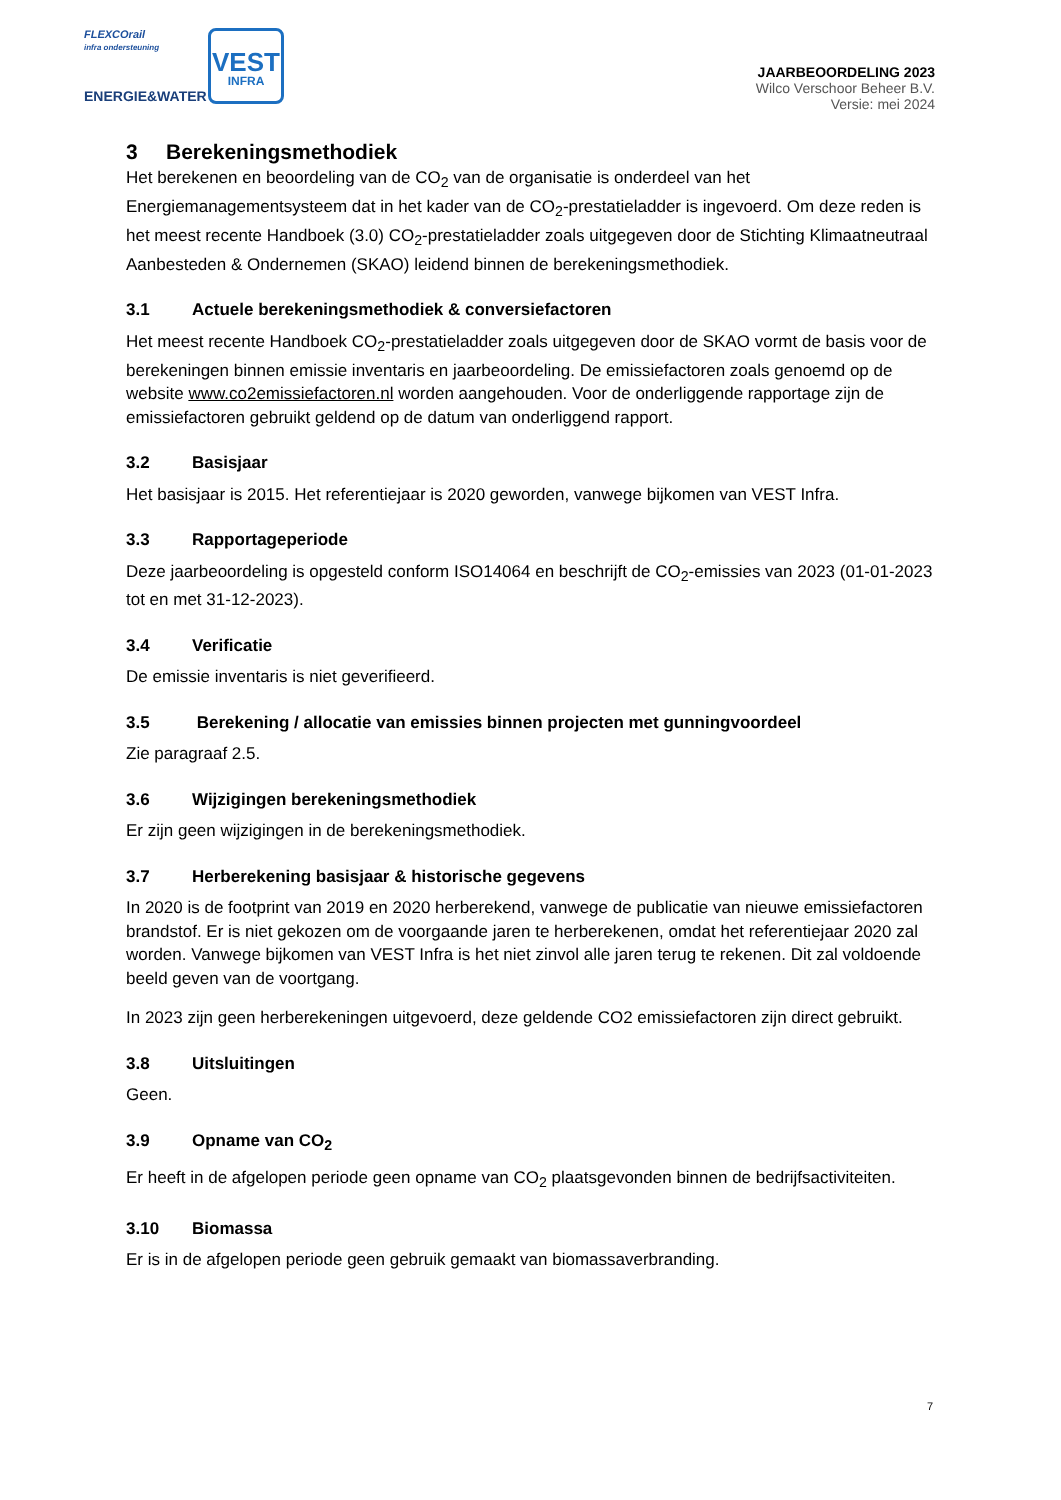FLEXCOrail
infra ondersteuning
ENERGIE&WATER
VEST
INFRA
JAARBEOORDELING 2023
Wilco Verschoor Beheer B.V.
Versie: mei 2024
3 Berekeningsmethodiek
Het berekenen en beoordeling van de CO<sub>2</sub> van de organisatie is onderdeel van het Energiemanagementsysteem dat in het kader van de CO<sub>2</sub>-prestatieladder is ingevoerd. Om deze reden is het meest recente Handboek (3.0) CO<sub>2</sub>-prestatieladder zoals uitgegeven door de Stichting Klimaatneutraal Aanbesteden & Ondernemen (SKAO) leidend binnen de berekeningsmethodiek.
3.1 Actuele berekeningsmethodiek & conversiefactoren
Het meest recente Handboek CO<sub>2</sub>-prestatieladder zoals uitgegeven door de SKAO vormt de basis voor de berekeningen binnen emissie inventaris en jaarbeoordeling. De emissiefactoren zoals genoemd op de website www.co2emissiefactoren.nl worden aangehouden. Voor de onderliggende rapportage zijn de emissiefactoren gebruikt geldend op de datum van onderliggend rapport.
3.2 Basisjaar
Het basisjaar is 2015. Het referentiejaar is 2020 geworden, vanwege bijkomen van VEST Infra.
3.3 Rapportageperiode
Deze jaarbeoordeling is opgesteld conform ISO14064 en beschrijft de CO<sub>2</sub>-emissies van 2023 (01-01-2023 tot en met 31-12-2023).
3.4 Verificatie
De emissie inventaris is niet geverifieerd.
3.5 Berekening / allocatie van emissies binnen projecten met gunningvoordeel
Zie paragraaf 2.5.
3.6 Wijzigingen berekeningsmethodiek
Er zijn geen wijzigingen in de berekeningsmethodiek.
3.7 Herberekening basisjaar & historische gegevens
In 2020 is de footprint van 2019 en 2020 herberekend, vanwege de publicatie van nieuwe emissiefactoren brandstof. Er is niet gekozen om de voorgaande jaren te herberekenen, omdat het referentiejaar 2020 zal worden. Vanwege bijkomen van VEST Infra is het niet zinvol alle jaren terug te rekenen. Dit zal voldoende beeld geven van de voortgang.
In 2023 zijn geen herberekeningen uitgevoerd, deze geldende CO2 emissiefactoren zijn direct gebruikt.
3.8 Uitsluitingen
Geen.
3.9 Opname van CO<sub>2</sub>
Er heeft in de afgelopen periode geen opname van CO<sub>2</sub> plaatsgevonden binnen de bedrijfsactiviteiten.
3.10 Biomassa
Er is in de afgelopen periode geen gebruik gemaakt van biomassaverbranding.
7